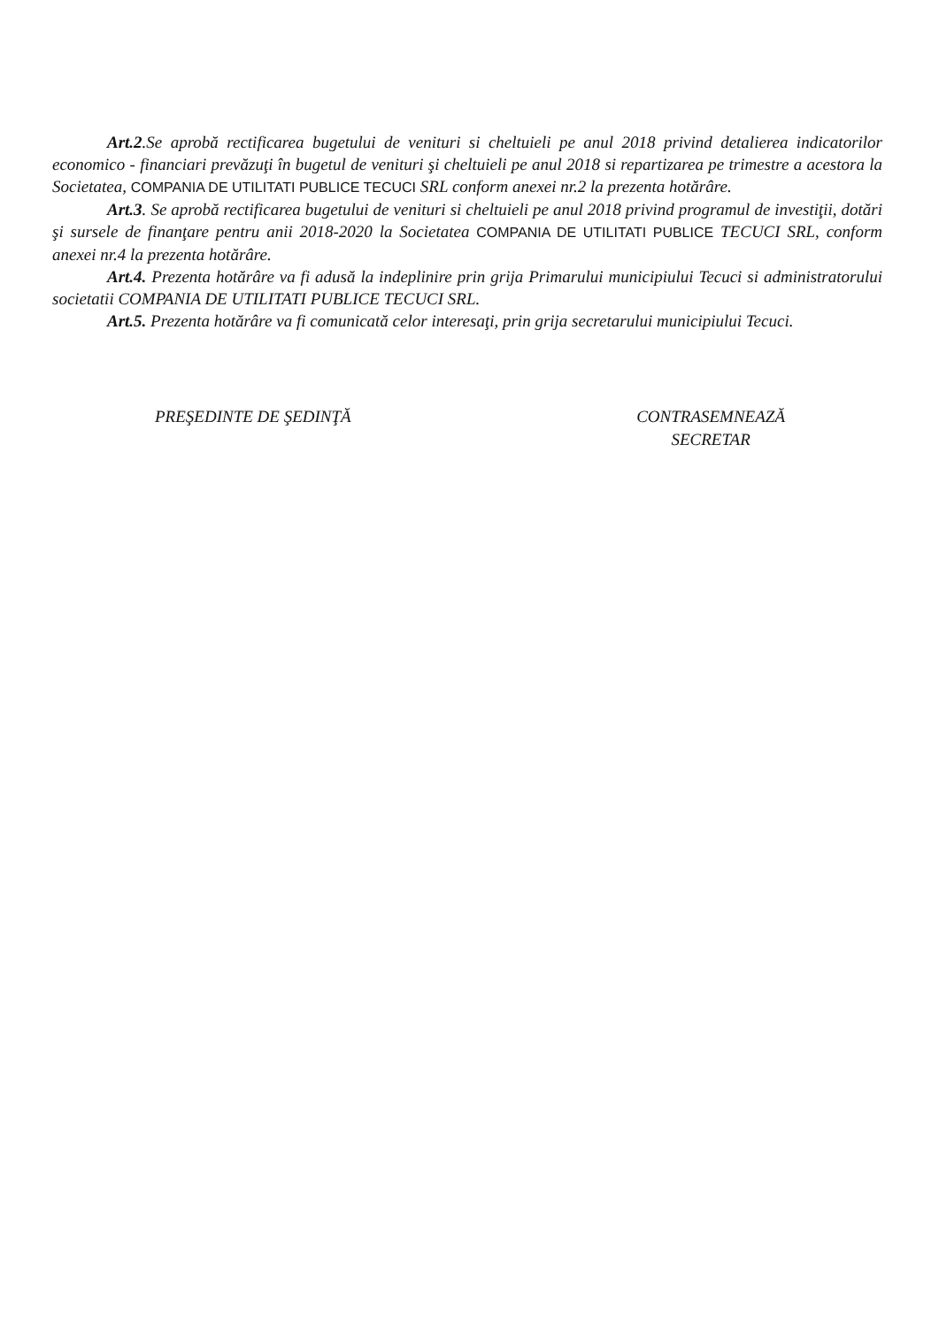Art.2.Se aprobă rectificarea bugetului de venituri si cheltuieli pe anul 2018 privind detalierea indicatorilor economico - financiari prevăzuţi în bugetul de venituri şi cheltuieli pe anul 2018 si repartizarea pe trimestre a acestora la Societatea, COMPANIA DE UTILITATI PUBLICE TECUCI SRL conform anexei nr.2 la prezenta hotărâre.
Art.3. Se aprobă rectificarea bugetului de venituri si cheltuieli pe anul 2018 privind programul de investiţii, dotări şi sursele de finanţare pentru anii 2018-2020 la Societatea COMPANIA DE UTILITATI PUBLICE TECUCI SRL, conform anexei nr.4 la prezenta hotărâre.
Art.4. Prezenta hotărâre va fi adusă la indeplinire prin grija Primarului municipiului Tecuci si administratorului societatii COMPANIA DE UTILITATI PUBLICE TECUCI SRL.
Art.5. Prezenta hotărâre va fi comunicată celor interesaţi, prin grija secretarului municipiului Tecuci.
PREŞEDINTE DE ŞEDINŢĂ CONTRASEMNEAZĂ
SECRETAR